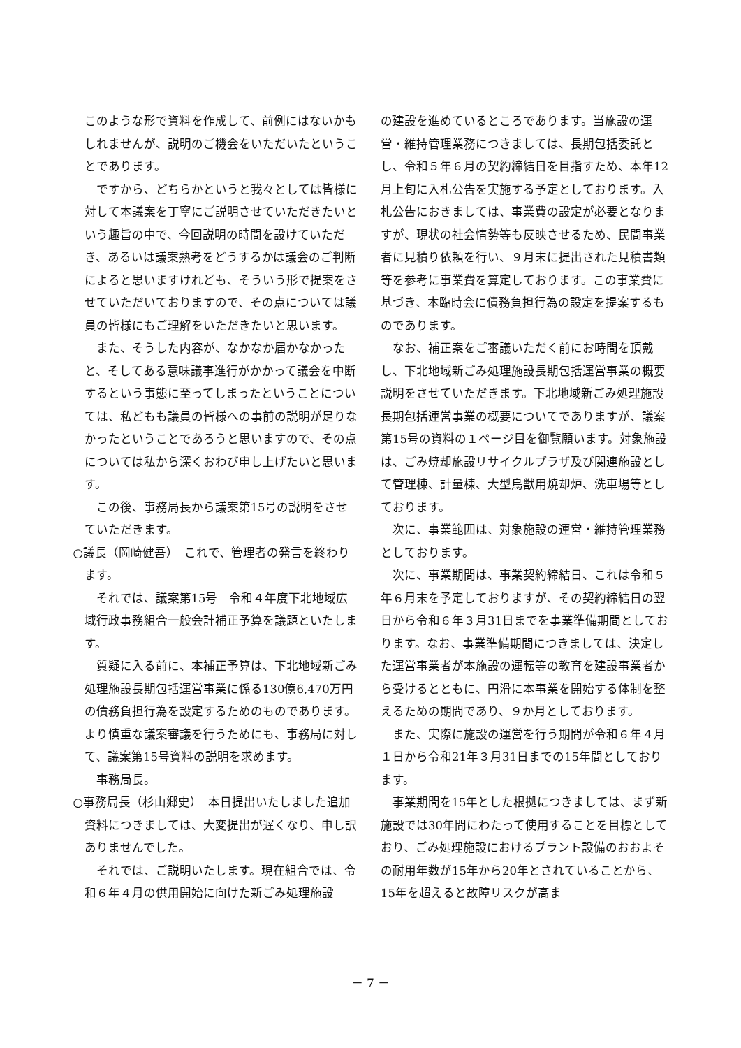このような形で資料を作成して、前例にはないかもしれませんが、説明のご機会をいただいたということであります。
ですから、どちらかというと我々としては皆様に対して本議案を丁寧にご説明させていただきたいという趣旨の中で、今回説明の時間を設けていただき、あるいは議案熟考をどうするかは議会のご判断によると思いますけれども、そういう形で提案をさせていただいておりますので、その点については議員の皆様にもご理解をいただきたいと思います。
また、そうした内容が、なかなか届かなかったと、そしてある意味議事進行がかかって議会を中断するという事態に至ってしまったということについては、私どもも議員の皆様への事前の説明が足りなかったということであろうと思いますので、その点については私から深くおわび申し上げたいと思います。
この後、事務局長から議案第15号の説明をさせていただきます。
○議長（岡崎健吾）　これで、管理者の発言を終わります。
それでは、議案第15号　令和４年度下北地域広域行政事務組合一般会計補正予算を議題といたします。
質疑に入る前に、本補正予算は、下北地域新ごみ処理施設長期包括運営事業に係る130億6,470万円の債務負担行為を設定するためのものであります。より慎重な議案審議を行うためにも、事務局に対して、議案第15号資料の説明を求めます。
事務局長。
○事務局長（杉山郷史）　本日提出いたしました追加資料につきましては、大変提出が遅くなり、申し訳ありませんでした。
それでは、ご説明いたします。現在組合では、令和６年４月の供用開始に向けた新ごみ処理施設
の建設を進めているところであります。当施設の運営・維持管理業務につきましては、長期包括委託とし、令和５年６月の契約締結日を目指すため、本年12月上旬に入札公告を実施する予定としております。入札公告におきましては、事業費の設定が必要となりますが、現状の社会情勢等も反映させるため、民間事業者に見積り依頼を行い、９月末に提出された見積書類等を参考に事業費を算定しております。この事業費に基づき、本臨時会に債務負担行為の設定を提案するものであります。
なお、補正案をご審議いただく前にお時間を頂戴し、下北地域新ごみ処理施設長期包括運営事業の概要説明をさせていただきます。下北地域新ごみ処理施設長期包括運営事業の概要についてでありますが、議案第15号の資料の１ページ目を御覧願います。対象施設は、ごみ焼却施設リサイクルプラザ及び関連施設として管理棟、計量棟、大型鳥獣用焼却炉、洗車場等としております。
次に、事業範囲は、対象施設の運営・維持管理業務としております。
次に、事業期間は、事業契約締結日、これは令和５年６月末を予定しておりますが、その契約締結日の翌日から令和６年３月31日までを事業準備期間としております。なお、事業準備期間につきましては、決定した運営事業者が本施設の運転等の教育を建設事業者から受けるとともに、円滑に本事業を開始する体制を整えるための期間であり、９か月としております。
また、実際に施設の運営を行う期間が令和６年４月１日から令和21年３月31日までの15年間としております。
事業期間を15年とした根拠につきましては、まず新施設では30年間にわたって使用することを目標としており、ごみ処理施設におけるプラント設備のおおよその耐用年数が15年から20年とされていることから、15年を超えると故障リスクが高ま
－ 7 －